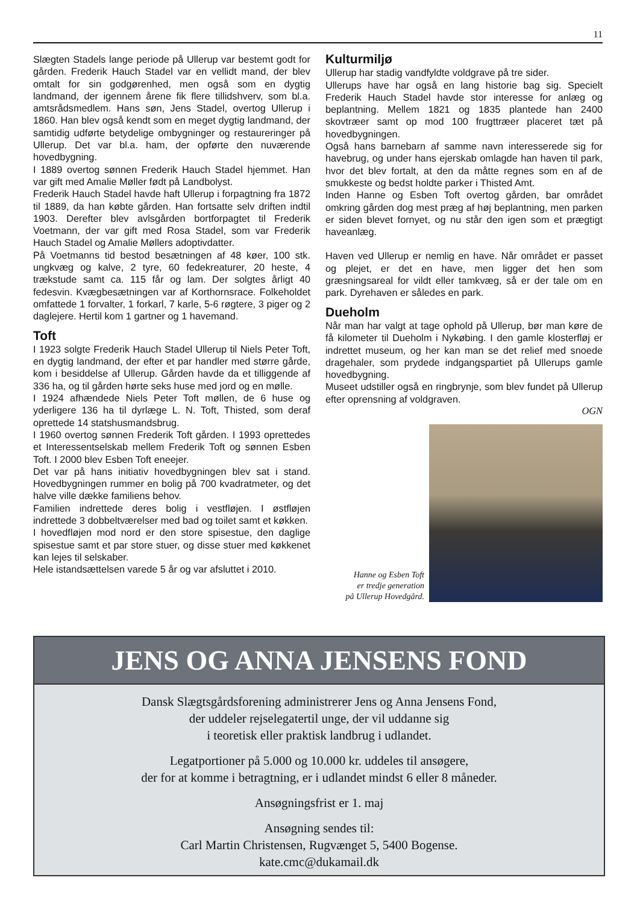11
Slægten Stadels lange periode på Ullerup var bestemt godt for gården. Frederik Hauch Stadel var en vellidt mand, der blev omtalt for sin godgørenhed, men også som en dygtig landmand, der igennem årene fik flere tillidshverv, som bl.a. amtsrådsmedlem. Hans søn, Jens Stadel, overtog Ullerup i 1860. Han blev også kendt som en meget dygtig landmand, der samtidig udførte betydelige ombygninger og restaureringer på Ullerup. Det var bl.a. ham, der opførte den nuværende hovedbygning.
I 1889 overtog sønnen Frederik Hauch Stadel hjemmet. Han var gift med Amalie Møller født på Landbolyst.
Frederik Hauch Stadel havde haft Ullerup i forpagtning fra 1872 til 1889, da han købte gården. Han fortsatte selv driften indtil 1903. Derefter blev avlsgården bortforpagtet til Frederik Voetmann, der var gift med Rosa Stadel, som var Frederik Hauch Stadel og Amalie Møllers adoptivdatter.
På Voetmanns tid bestod besætningen af 48 køer, 100 stk. ungkvæg og kalve, 2 tyre, 60 fedekreaturer, 20 heste, 4 trækstude samt ca. 115 får og lam. Der solgtes årligt 40 fedesvin. Kvægbesætningen var af Korthornsrace. Folkeholdet omfattede 1 forvalter, 1 forkarl, 7 karle, 5-6 røgtere, 3 piger og 2 daglejere. Hertil kom 1 gartner og 1 havemand.
Toft
I 1923 solgte Frederik Hauch Stadel Ullerup til Niels Peter Toft, en dygtig landmand, der efter et par handler med større gårde, kom i besiddelse af Ullerup. Gården havde da et tilliggende af 336 ha, og til gården hørte seks huse med jord og en mølle.
I 1924 afhændede Niels Peter Toft møllen, de 6 huse og yderligere 136 ha til dyrlæge L. N. Toft, Thisted, som deraf oprettede 14 statshusmandsbrug.
I 1960 overtog sønnen Frederik Toft gården. I 1993 oprettedes et Interessentselskab mellem Frederik Toft og sønnen Esben Toft. I 2000 blev Esben Toft eneejer.
Det var på hans initiativ hovedbygningen blev sat i stand. Hovedbygningen rummer en bolig på 700 kvadratmeter, og det halve ville dække familiens behov.
Familien indrettede deres bolig i vestfløjen. I østfløjen indrettede 3 dobbeltværelser med bad og toilet samt et køkken.
I hovedfløjen mod nord er den store spisestue, den daglige spisestue samt et par store stuer, og disse stuer med køkkenet kan lejes til selskaber.
Hele istandsættelsen varede 5 år og var afsluttet i 2010.
Kulturmiljø
Ullerup har stadig vandfyldte voldgrave på tre sider.
Ullerups have har også en lang historie bag sig. Specielt Frederik Hauch Stadel havde stor interesse for anlæg og beplantning. Mellem 1821 og 1835 plantede han 2400 skovtræer samt op mod 100 frugttræer placeret tæt på hovedbygningen.
Også hans barnebarn af samme navn interesserede sig for havebrug, og under hans ejerskab omlagde han haven til park, hvor det blev fortalt, at den da måtte regnes som en af de smukkeste og bedst holdte parker i Thisted Amt.
Inden Hanne og Esben Toft overtog gården, bar området omkring gården dog mest præg af høj beplantning, men parken er siden blevet fornyet, og nu står den igen som et prægtigt haveanlæg.
Haven ved Ullerup er nemlig en have. Når området er passet og plejet, er det en have, men ligger det hen som græsningsareal for vildt eller tamkvæg, så er der tale om en park. Dyrehaven er således en park.
Dueholm
Når man har valgt at tage ophold på Ullerup, bør man køre de få kilometer til Dueholm i Nykøbing. I den gamle klosterfløj er indrettet museum, og her kan man se det relief med snoede dragehaler, som prydede indgangspartiet på Ullerups gamle hovedbygning.
Museet udstiller også en ringbrynje, som blev fundet på Ullerup efter oprensning af voldgraven.
OGN
Hanne og Esben Toft
er tredje generation
på Ullerup Hovedgård.
JENS OG ANNA JENSENS FOND
Dansk Slægtsgårdsforening administrerer Jens og Anna Jensens Fond,
der uddeler rejselegatertil unge, der vil uddanne sig
i teoretisk eller praktisk landbrug i udlandet.
Legatportioner på 5.000 og 10.000 kr. uddeles til ansøgere,
der for at komme i betragtning, er i udlandet mindst 6 eller 8 måneder.
Ansøgningsfrist er 1. maj
Ansøgning sendes til:
Carl Martin Christensen, Rugvænget 5, 5400 Bogense.
kate.cmc@dukamail.dk